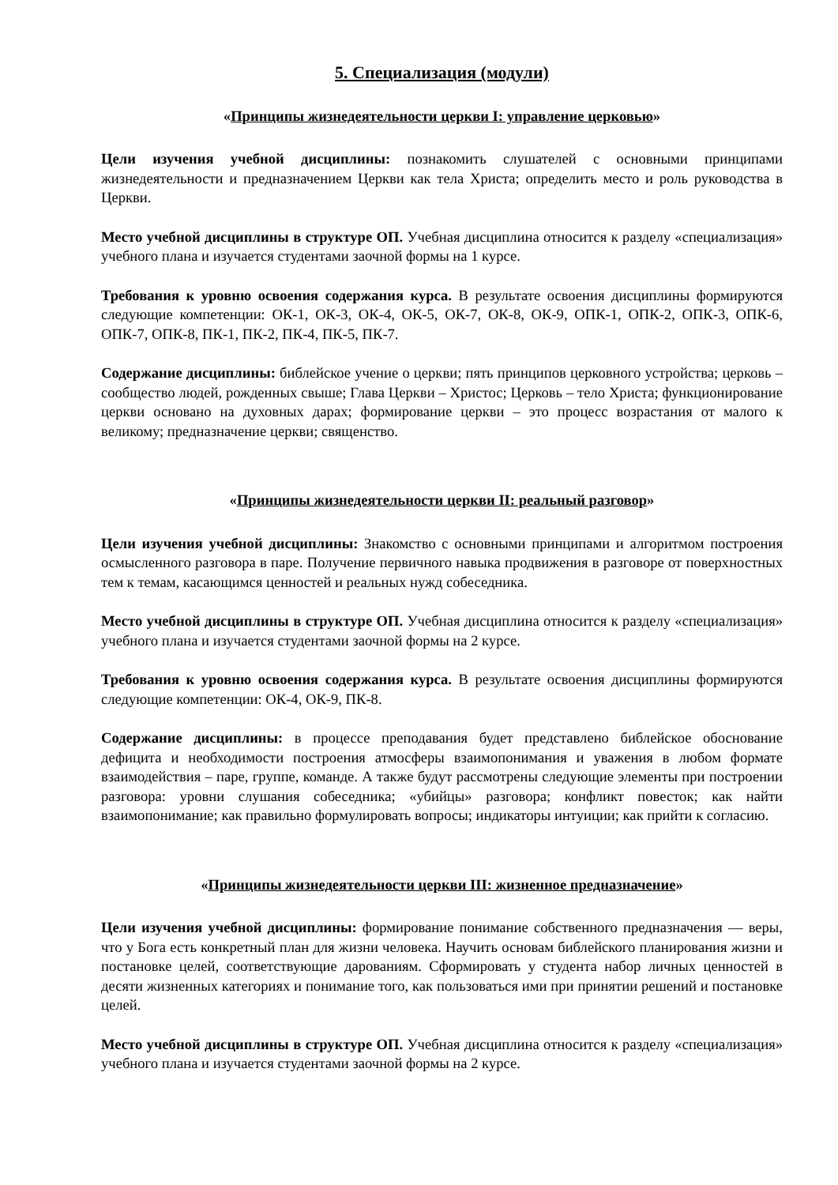5. Специализация (модули)
«Принципы жизнедеятельности церкви I: управление церковью»
Цели изучения учебной дисциплины: познакомить слушателей с основными принципами жизнедеятельности и предназначением Церкви как тела Христа; определить место и роль руководства в Церкви.
Место учебной дисциплины в структуре ОП. Учебная дисциплина относится к разделу «специализация» учебного плана и изучается студентами заочной формы на 1 курсе.
Требования к уровню освоения содержания курса. В результате освоения дисциплины формируются следующие компетенции: ОК-1, ОК-3, ОК-4, ОК-5, ОК-7, ОК-8, ОК-9, ОПК-1, ОПК-2, ОПК-3, ОПК-6, ОПК-7, ОПК-8, ПК-1, ПК-2, ПК-4, ПК-5, ПК-7.
Содержание дисциплины: библейское учение о церкви; пять принципов церковного устройства; церковь – сообщество людей, рожденных свыше; Глава Церкви – Христос; Церковь – тело Христа; функционирование церкви основано на духовных дарах; формирование церкви – это процесс возрастания от малого к великому; предназначение церкви; священство.
«Принципы жизнедеятельности церкви II: реальный разговор»
Цели изучения учебной дисциплины: Знакомство с основными принципами и алгоритмом построения осмысленного разговора в паре. Получение первичного навыка продвижения в разговоре от поверхностных тем к темам, касающимся ценностей и реальных нужд собеседника.
Место учебной дисциплины в структуре ОП. Учебная дисциплина относится к разделу «специализация» учебного плана и изучается студентами заочной формы на 2 курсе.
Требования к уровню освоения содержания курса. В результате освоения дисциплины формируются следующие компетенции: ОК-4, ОК-9, ПК-8.
Содержание дисциплины: в процессе преподавания будет представлено библейское обоснование дефицита и необходимости построения атмосферы взаимопонимания и уважения в любом формате взаимодействия – паре, группе, команде. А также будут рассмотрены следующие элементы при построении разговора: уровни слушания собеседника; «убийцы» разговора; конфликт повесток; как найти взаимопонимание; как правильно формулировать вопросы; индикаторы интуиции; как прийти к согласию.
«Принципы жизнедеятельности церкви III: жизненное предназначение»
Цели изучения учебной дисциплины: формирование понимание собственного предназначения — веры, что у Бога есть конкретный план для жизни человека. Научить основам библейского планирования жизни и постановке целей, соответствующие дарованиям. Сформировать у студента набор личных ценностей в десяти жизненных категориях и понимание того, как пользоваться ими при принятии решений и постановке целей.
Место учебной дисциплины в структуре ОП. Учебная дисциплина относится к разделу «специализация» учебного плана и изучается студентами заочной формы на 2 курсе.